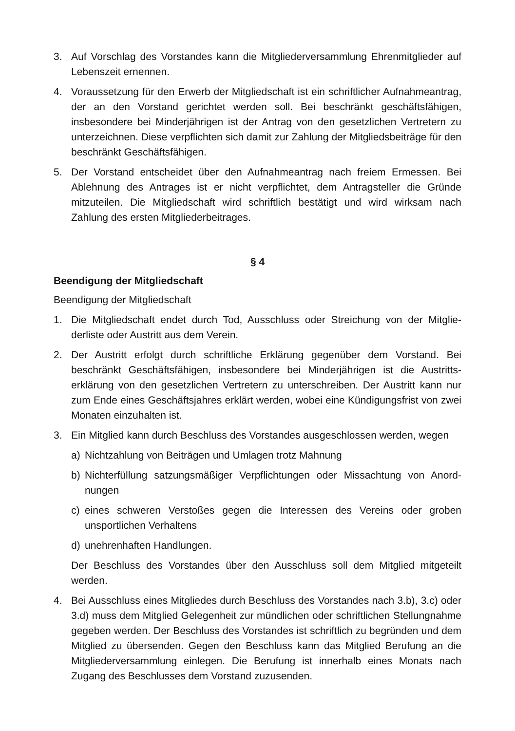3. Auf Vorschlag des Vorstandes kann die Mitgliederversammlung Ehrenmitglieder auf Lebenszeit ernennen.
4. Voraussetzung für den Erwerb der Mitgliedschaft ist ein schriftlicher Aufnahme­antrag, der an den Vorstand gerichtet werden soll. Bei beschränkt geschäfts­fähigen, insbesondere bei Minderjährigen ist der Antrag von den gesetzlichen Vertretern zu unterzeichnen. Diese verpflichten sich damit zur Zahlung der Mit­gliedsbeiträge für den beschränkt Geschäftsfähigen.
5. Der Vorstand entscheidet über den Aufnahmeantrag nach freiem Ermessen. Bei Ablehnung des Antrages ist er nicht verpflichtet, dem Antragsteller die Gründe mitzuteilen. Die Mitgliedschaft wird schriftlich bestätigt und wird wirksam nach Zahlung des ersten Mitgliederbeitrages.
§ 4
Beendigung der Mitgliedschaft
Beendigung der Mitgliedschaft
1. Die Mitgliedschaft endet durch Tod, Ausschluss oder Streichung von der Mitglie­derliste oder Austritt aus dem Verein.
2. Der Austritt erfolgt durch schriftliche Erklärung gegenüber dem Vorstand. Bei beschränkt Geschäftsfähigen, insbesondere bei Minderjährigen ist die Austritts­erklärung von den gesetzlichen Vertretern zu unterschreiben. Der Austritt kann nur zum Ende eines Geschäftsjahres erklärt werden, wobei eine Kündigungsfrist von zwei Monaten einzuhalten ist.
3. Ein Mitglied kann durch Beschluss des Vorstandes ausgeschlossen werden, wegen
a) Nichtzahlung von Beiträgen und Umlagen trotz Mahnung
b) Nichterfüllung satzungsmäßiger Verpflichtungen oder Missachtung von Anord­nungen
c) eines schweren Verstoßes gegen die Interessen des Vereins oder groben unsportlichen Verhaltens
d) unehrenhaften Handlungen.
Der Beschluss des Vorstandes über den Ausschluss soll dem Mitglied mitgeteilt werden.
4. Bei Ausschluss eines Mitgliedes durch Beschluss des Vorstandes nach 3.b), 3.c) oder 3.d) muss dem Mitglied Gelegenheit zur mündlichen oder schriftlichen Stellungnahme gegeben werden. Der Beschluss des Vorstandes ist schriftlich zu begründen und dem Mitglied zu übersenden. Gegen den Beschluss kann das Mitglied Berufung an die Mitgliederversammlung einlegen. Die Berufung ist inner­halb eines Monats nach Zugang des Beschlusses dem Vorstand zuzusenden.